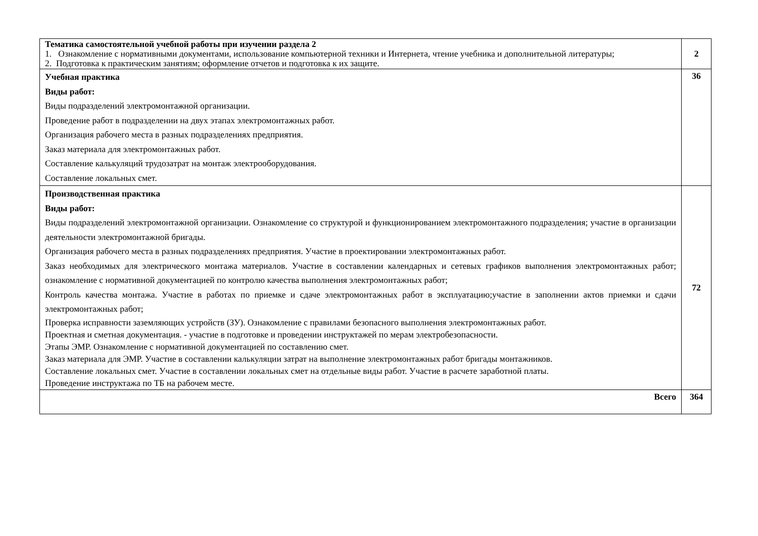| Тематика самостоятельной учебной работы при изучении раздела 2 1. Ознакомление с нормативными документами, использование компьютерной техники и Интернета, чтение учебника и дополнительной литературы; 2. Подготовка к практическим занятиям; оформление отчетов и подготовка к их защите. | 2 |
| Учебная практика Виды работ: Виды подразделений электромонтажной организации. Проведение работ в подразделении на двух этапах электромонтажных работ. Организация рабочего места в разных подразделениях предприятия. Заказ материала для электромонтажных работ. Составление калькуляций трудозатрат на монтаж электрооборудования. Составление локальных смет. | 36 |
| Производственная практика Виды работ: Виды подразделений электромонтажной организации. Ознакомление со структурой и функционированием электромонтажного подразделения; участие в организации деятельности электромонтажной бригады. Организация рабочего места в разных подразделениях предприятия. Участие в проектировании электромонтажных работ. Заказ необходимых для электрического монтажа материалов. Участие в составлении календарных и сетевых графиков выполнения электромонтажных работ; ознакомление с нормативной документацией по контролю качества выполнения электромонтажных работ; Контроль качества монтажа. Участие в работах по приемке и сдаче электромонтажных работ в эксплуатацию;участие в заполнении актов приемки и сдачи электромонтажных работ; Проверка исправности заземляющих устройств (ЗУ). Ознакомление с правилами безопасного выполнения электромонтажных работ. Проектная и сметная документация. - участие в подготовке и проведении инструктажей по мерам электробезопасности. Этапы ЭМР. Ознакомление с нормативной документацией по составлению смет. Заказ материала для ЭМР. Участие в составлении калькуляции затрат на выполнение электромонтажных работ бригады монтажников. Составление локальных смет. Участие в составлении локальных смет на отдельные виды работ. Участие в расчете заработной платы. Проведение инструктажа по ТБ на рабочем месте. | 72 |
| Всего | 364 |